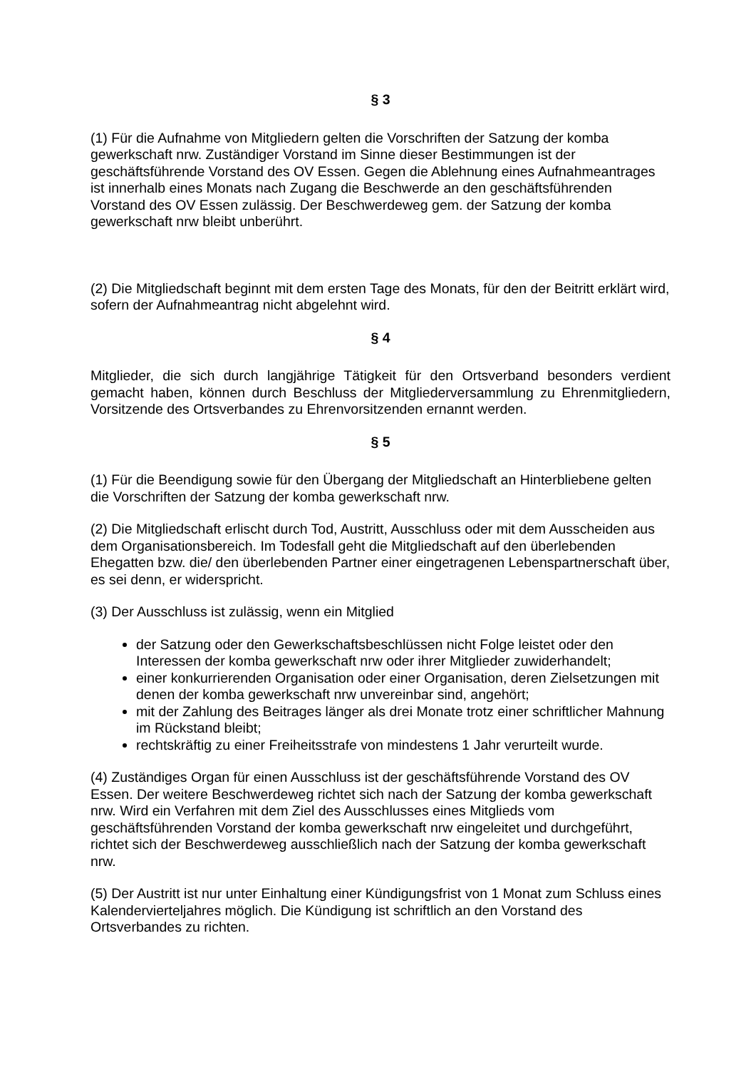§ 3
(1) Für die Aufnahme von Mitgliedern gelten die Vorschriften der Satzung der komba gewerkschaft nrw. Zuständiger Vorstand im Sinne dieser Bestimmungen ist der geschäftsführende Vorstand des OV Essen. Gegen die Ablehnung eines Aufnahmeantrages ist innerhalb eines Monats nach Zugang die Beschwerde an den geschäftsführenden Vorstand des OV Essen zulässig. Der Beschwerdeweg gem. der Satzung der komba gewerkschaft nrw bleibt unberührt.
(2) Die Mitgliedschaft beginnt mit dem ersten Tage des Monats, für den der Beitritt erklärt wird, sofern der Aufnahmeantrag nicht abgelehnt wird.
§ 4
Mitglieder, die sich durch langjährige Tätigkeit für den Ortsverband besonders verdient gemacht haben, können durch Beschluss der Mitgliederversammlung zu Ehrenmitgliedern, Vorsitzende des Ortsverbandes zu Ehrenvorsitzenden ernannt werden.
§ 5
(1) Für die Beendigung sowie für den Übergang der Mitgliedschaft an Hinterbliebene gelten die Vorschriften der Satzung der komba gewerkschaft nrw.
(2) Die Mitgliedschaft erlischt durch Tod, Austritt, Ausschluss oder mit dem Ausscheiden aus dem Organisationsbereich. Im Todesfall geht die Mitgliedschaft auf den überlebenden Ehegatten bzw. die/ den überlebenden Partner einer eingetragenen Lebenspartnerschaft über, es sei denn, er widerspricht.
(3) Der Ausschluss ist zulässig, wenn ein Mitglied
der Satzung oder den Gewerkschaftsbeschlüssen nicht Folge leistet oder den Interessen der komba gewerkschaft nrw oder ihrer Mitglieder zuwiderhandelt;
einer konkurrierenden Organisation oder einer Organisation, deren Zielsetzungen mit denen der komba gewerkschaft nrw unvereinbar sind, angehört;
mit der Zahlung des Beitrages länger als drei Monate trotz einer schriftlicher Mahnung im Rückstand bleibt;
rechtskräftig zu einer Freiheitsstrafe von mindestens 1 Jahr verurteilt wurde.
(4) Zuständiges Organ für einen Ausschluss ist der geschäftsführende Vorstand des OV Essen. Der weitere Beschwerdeweg richtet sich nach der Satzung der komba gewerkschaft nrw. Wird ein Verfahren mit dem Ziel des Ausschlusses eines Mitglieds vom geschäftsführenden Vorstand der komba gewerkschaft nrw eingeleitet und durchgeführt, richtet sich der Beschwerdeweg ausschließlich nach der Satzung der komba gewerkschaft nrw.
(5) Der Austritt ist nur unter Einhaltung einer Kündigungsfrist von 1 Monat zum Schluss eines Kalendervierteljahres möglich. Die Kündigung ist schriftlich an den Vorstand des Ortsverbandes zu richten.